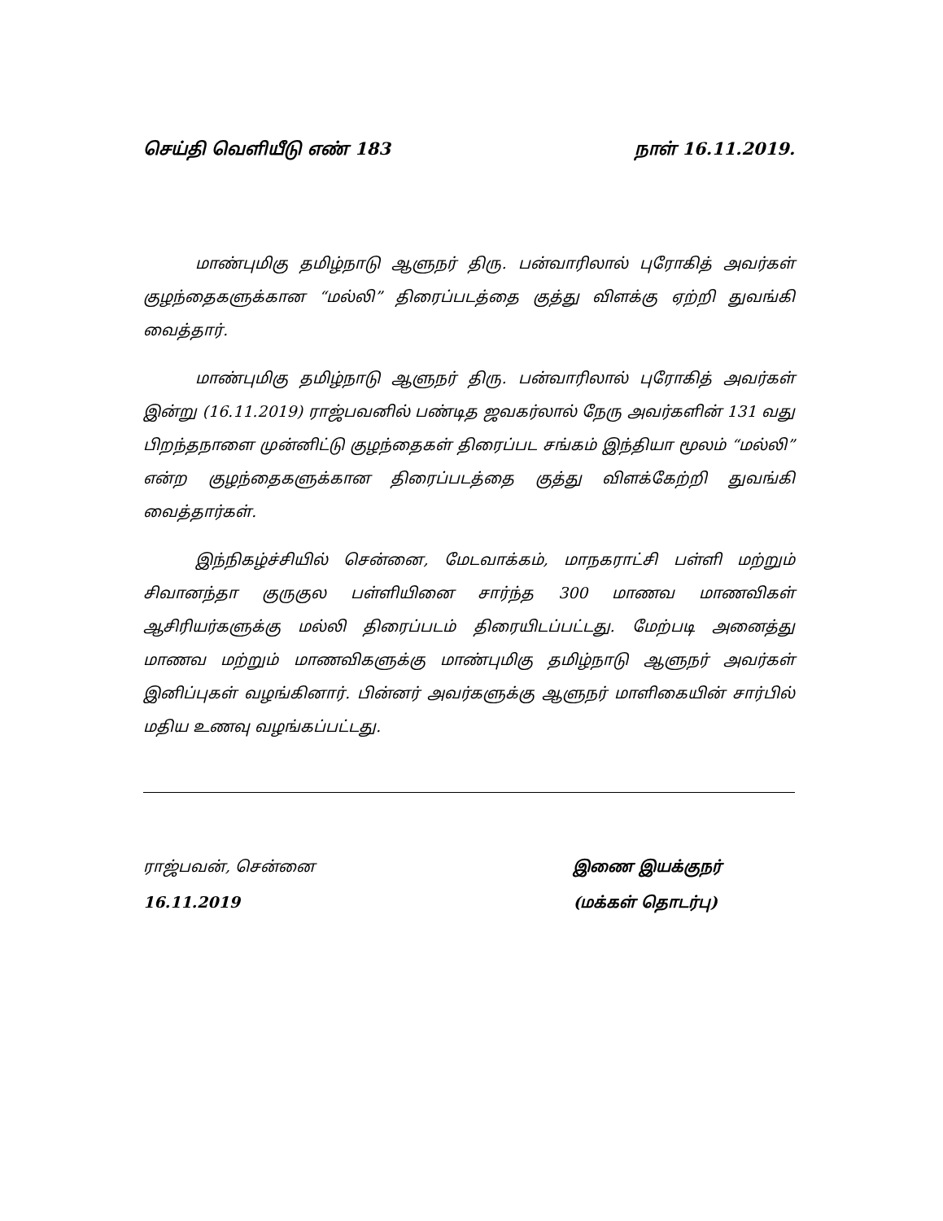செய்தி வெளியீடு எண் 183 நாள் 16.11.2019.
மாண்புமிகு தமிழ்நாடு ஆளுநர் திரு. பன்வாரிலால் புரோகித் அவர்கள் குழந்தைகளுக்கான “மல்லி” திரைப்படத்தை குத்து விளக்கு ஏற்றி துவங்கி வைத்தார்.
மாண்புமிகு தமிழ்நாடு ஆளுநர் திரு. பன்வாரிலால் புரோகித் அவர்கள் இன்று (16.11.2019) ராஜ்பவனில் பண்டித ஜவகர்லால் நேரு அவர்களின் 131 வது பிறந்தநாளை முன்னிட்டு குழந்தைகள் திரைப்பட சங்கம் இந்தியா மூலம் “மல்லி” என்ற குழந்தைகளுக்கான திரைப்படத்தை குத்து விளக்கேற்றி துவங்கி வைத்தார்கள்.
இந்நிகழ்ச்சியில் சென்னை, மேடவாக்கம், மாநகராட்சி பள்ளி மற்றும் சிவானந்தா குருகுல பள்ளியினை சார்ந்த 300 மாணவ மாணவிகள் ஆசிரியர்களுக்கு மல்லி திரைப்படம் திரையிடப்பட்டது. மேற்படி அனைத்து மாணவ மற்றும் மாணவிகளுக்கு மாண்புமிகு தமிழ்நாடு ஆளுநர் அவர்கள் இனிப்புகள் வழங்கினார். பின்னர் அவர்களுக்கு ஆளுநர் மாளிகையின் சார்பில் மதிய உணவு வழங்கப்பட்டது.
ராஜ்பவன், சென்னை
16.11.2019
இணை இயக்குநர்
(மக்கள் தொடர்பு)